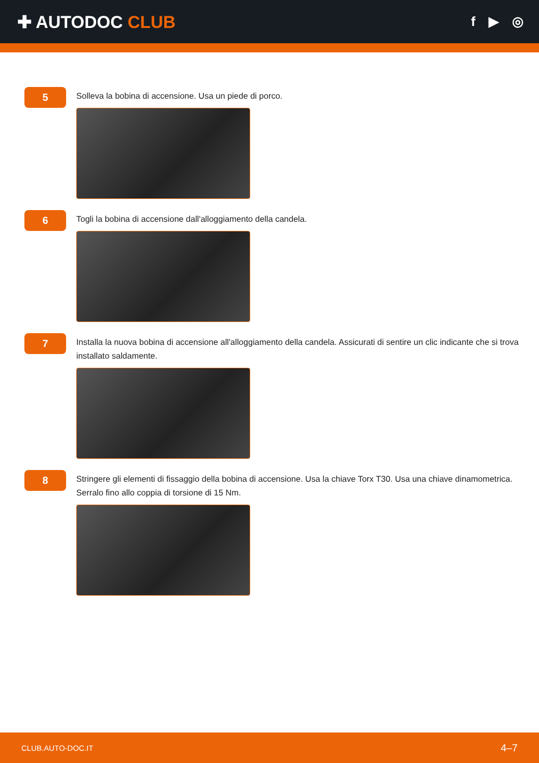✚ AUTODOC CLUB
f ▶ ◎
5
Solleva la bobina di accensione. Usa un piede di porco.
6
Togli la bobina di accensione dall'alloggiamento della candela.
7
Installa la nuova bobina di accensione all'alloggiamento della candela. Assicurati di sentire un clic indicante che si trova installato saldamente.
8
Stringere gli elementi di fissaggio della bobina di accensione. Usa la chiave Torx T30. Usa una chiave dinamometrica. Serralo fino allo coppia di torsione di 15 Nm.
CLUB.AUTO-DOC.IT 4–7